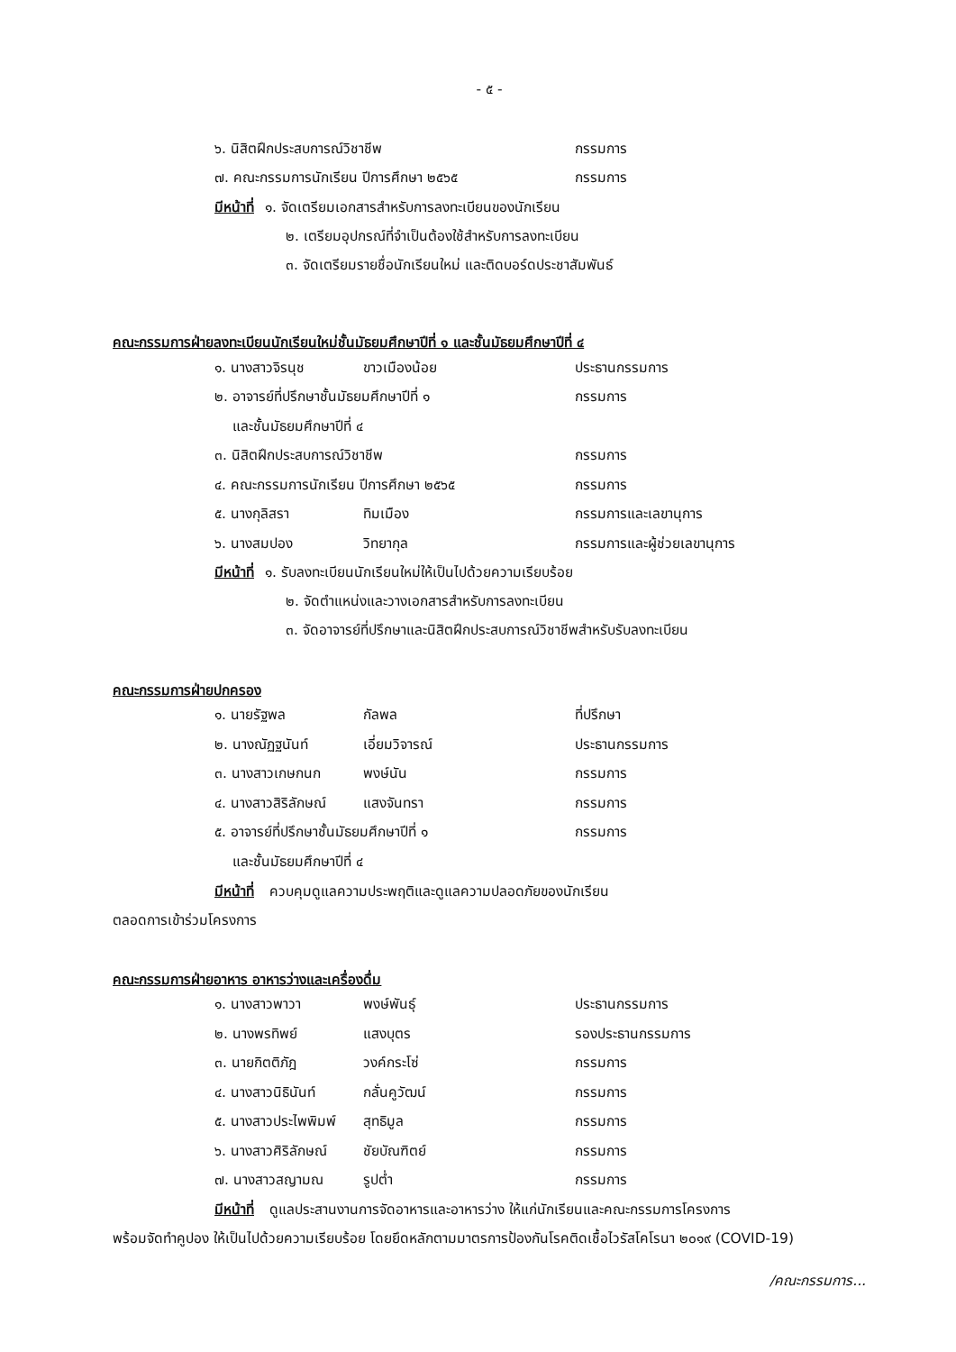- ๕ -
๖. นิสิตฝึกประสบการณ์วิชาชีพ กรรมการ
๗. คณะกรรมการนักเรียน ปีการศึกษา ๒๕๖๕ กรรมการ
มีหน้าที่ ๑. จัดเตรียมเอกสารสำหรับการลงทะเบียนของนักเรียน
๒. เตรียมอุปกรณ์ที่จำเป็นต้องใช้สำหรับการลงทะเบียน
๓. จัดเตรียมรายชื่อนักเรียนใหม่ และติดบอร์ดประชาสัมพันธ์
คณะกรรมการฝ่ายลงทะเบียนนักเรียนใหม่ชั้นมัธยมศึกษาปีที่ ๑ และชั้นมัธยมศึกษาปีที่ ๔
๑. นางสาวจิรนุช ขาวเมืองน้อย ประธานกรรมการ
๒. อาจารย์ที่ปรึกษาชั้นมัธยมศึกษาปีที่ ๑ กรรมการ
และชั้นมัธยมศึกษาปีที่ ๔
๓. นิสิตฝึกประสบการณ์วิชาชีพ กรรมการ
๔. คณะกรรมการนักเรียน ปีการศึกษา ๒๕๖๕ กรรมการ
๕. นางกุลิสรา ทิมเมือง กรรมการและเลขานุการ
๖. นางสมปอง วิทยากุล กรรมการและผู้ช่วยเลขานุการ
มีหน้าที่ ๑. รับลงทะเบียนนักเรียนใหม่ให้เป็นไปด้วยความเรียบร้อย
๒. จัดตำแหน่งและวางเอกสารสำหรับการลงทะเบียน
๓. จัดอาจารย์ที่ปรึกษาและนิสิตฝึกประสบการณ์วิชาชีพสำหรับรับลงทะเบียน
คณะกรรมการฝ่ายปกครอง
๑. นายรัฐพล กัลพล ที่ปรึกษา
๒. นางณัฏฐนันท์ เอี่ยมวิจารณ์ ประธานกรรมการ
๓. นางสาวเกษกนก พงษ์นัน กรรมการ
๔. นางสาวสิริลักษณ์ แสงจันทรา กรรมการ
๕. อาจารย์ที่ปรึกษาชั้นมัธยมศึกษาปีที่ ๑ กรรมการ
และชั้นมัธยมศึกษาปีที่ ๔
มีหน้าที่ ควบคุมดูแลความประพฤติและดูแลความปลอดภัยของนักเรียน
ตลอดการเข้าร่วมโครงการ
คณะกรรมการฝ่ายอาหาร อาหารว่างและเครื่องดื่ม
๑. นางสาวพาวา พงษ์พันธุ์ ประธานกรรมการ
๒. นางพรทิพย์ แสงบุตร รองประธานกรรมการ
๓. นายกิตติภัฎ วงค์กระโซ่ กรรมการ
๔. นางสาวนิธินันท์ กลั่นคูวัฒน์ กรรมการ
๕. นางสาวประไพพิมพ์ สุทธิมูล กรรมการ
๖. นางสาวศิริลักษณ์ ชัยบัณฑิตย์ กรรมการ
๗. นางสาวสญามณ รูปต่ำ กรรมการ
มีหน้าที่ ดูแลประสานงานการจัดอาหารและอาหารว่าง ให้แก่นักเรียนและคณะกรรมการโครงการ
พร้อมจัดทำคูปอง ให้เป็นไปด้วยความเรียบร้อย โดยยึดหลักตามมาตรการป้องกันโรคติดเชื้อไวรัสโคโรนา ๒๐๑๙ (COVID-19)
/คณะกรรมการ...